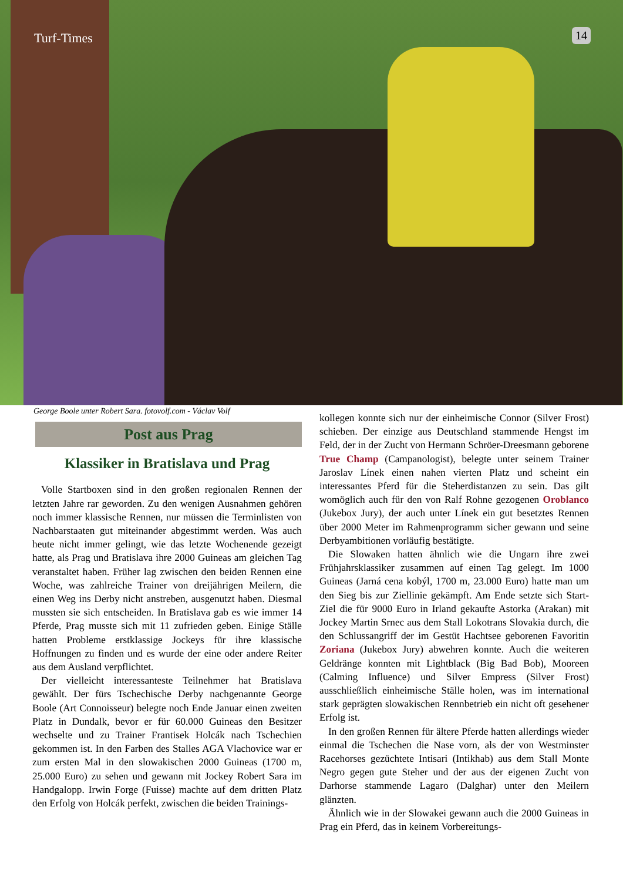Turf-Times 14
George Boole unter Robert Sara. fotovolf.com - Václav Volf
Post aus Prag
Klassiker in Bratislava und Prag
Volle Startboxen sind in den großen regionalen Rennen der letzten Jahre rar geworden. Zu den wenigen Ausnahmen gehören noch immer klassische Rennen, nur müssen die Terminlisten von Nachbarstaaten gut miteinander abgestimmt werden. Was auch heute nicht immer gelingt, wie das letzte Wochenende gezeigt hatte, als Prag und Bratislava ihre 2000 Guineas am gleichen Tag veranstaltet haben. Früher lag zwischen den beiden Rennen eine Woche, was zahlreiche Trainer von dreijährigen Meilern, die einen Weg ins Derby nicht anstreben, ausgenutzt haben. Diesmal mussten sie sich entscheiden. In Bratislava gab es wie immer 14 Pferde, Prag musste sich mit 11 zufrieden geben. Einige Ställe hatten Probleme erstklassige Jockeys für ihre klassische Hoffnungen zu finden und es wurde der eine oder andere Reiter aus dem Ausland verpflichtet.
Der vielleicht interessanteste Teilnehmer hat Bratislava gewählt. Der fürs Tschechische Derby nachgenannte George Boole (Art Connoisseur) belegte noch Ende Januar einen zweiten Platz in Dundalk, bevor er für 60.000 Guineas den Besitzer wechselte und zu Trainer Frantisek Holcák nach Tschechien gekommen ist. In den Farben des Stalles AGA Vlachovice war er zum ersten Mal in den slowakischen 2000 Guineas (1700 m, 25.000 Euro) zu sehen und gewann mit Jockey Robert Sara im Handgalopp. Irwin Forge (Fuisse) machte auf dem dritten Platz den Erfolg von Holcák perfekt, zwischen die beiden Trainings-
kollegen konnte sich nur der einheimische Connor (Silver Frost) schieben. Der einzige aus Deutschland stammende Hengst im Feld, der in der Zucht von Hermann Schröer-Dreesmann geborene True Champ (Campanologist), belegte unter seinem Trainer Jaroslav Línek einen nahen vierten Platz und scheint ein interessantes Pferd für die Steherdistanzen zu sein. Das gilt womöglich auch für den von Ralf Rohne gezogenen Oroblanco (Jukebox Jury), der auch unter Línek ein gut besetztes Rennen über 2000 Meter im Rahmenprogramm sicher gewann und seine Derbyambitionen vorläufig bestätigte.
Die Slowaken hatten ähnlich wie die Ungarn ihre zwei Frühjahrsklassiker zusammen auf einen Tag gelegt. Im 1000 Guineas (Jarná cena kobýl, 1700 m, 23.000 Euro) hatte man um den Sieg bis zur Ziellinie gekämpft. Am Ende setzte sich Start-Ziel die für 9000 Euro in Irland gekaufte Astorka (Arakan) mit Jockey Martin Srnec aus dem Stall Lokotrans Slovakia durch, die den Schlussangriff der im Gestüt Hachtsee geborenen Favoritin Zoriana (Jukebox Jury) abwehren konnte. Auch die weiteren Geldränge konnten mit Lightblack (Big Bad Bob), Mooreen (Calming Influence) und Silver Empress (Silver Frost) ausschließlich einheimische Ställe holen, was im international stark geprägten slowakischen Rennbetrieb ein nicht oft gesehener Erfolg ist.
In den großen Rennen für ältere Pferde hatten allerdings wieder einmal die Tschechen die Nase vorn, als der von Westminster Racehorses gezüchtete Intisari (Intikhab) aus dem Stall Monte Negro gegen gute Steher und der aus der eigenen Zucht von Darhorse stammende Lagaro (Dalghar) unter den Meilern glänzten.
Ähnlich wie in der Slowakei gewann auch die 2000 Guineas in Prag ein Pferd, das in keinem Vorbereitungs-